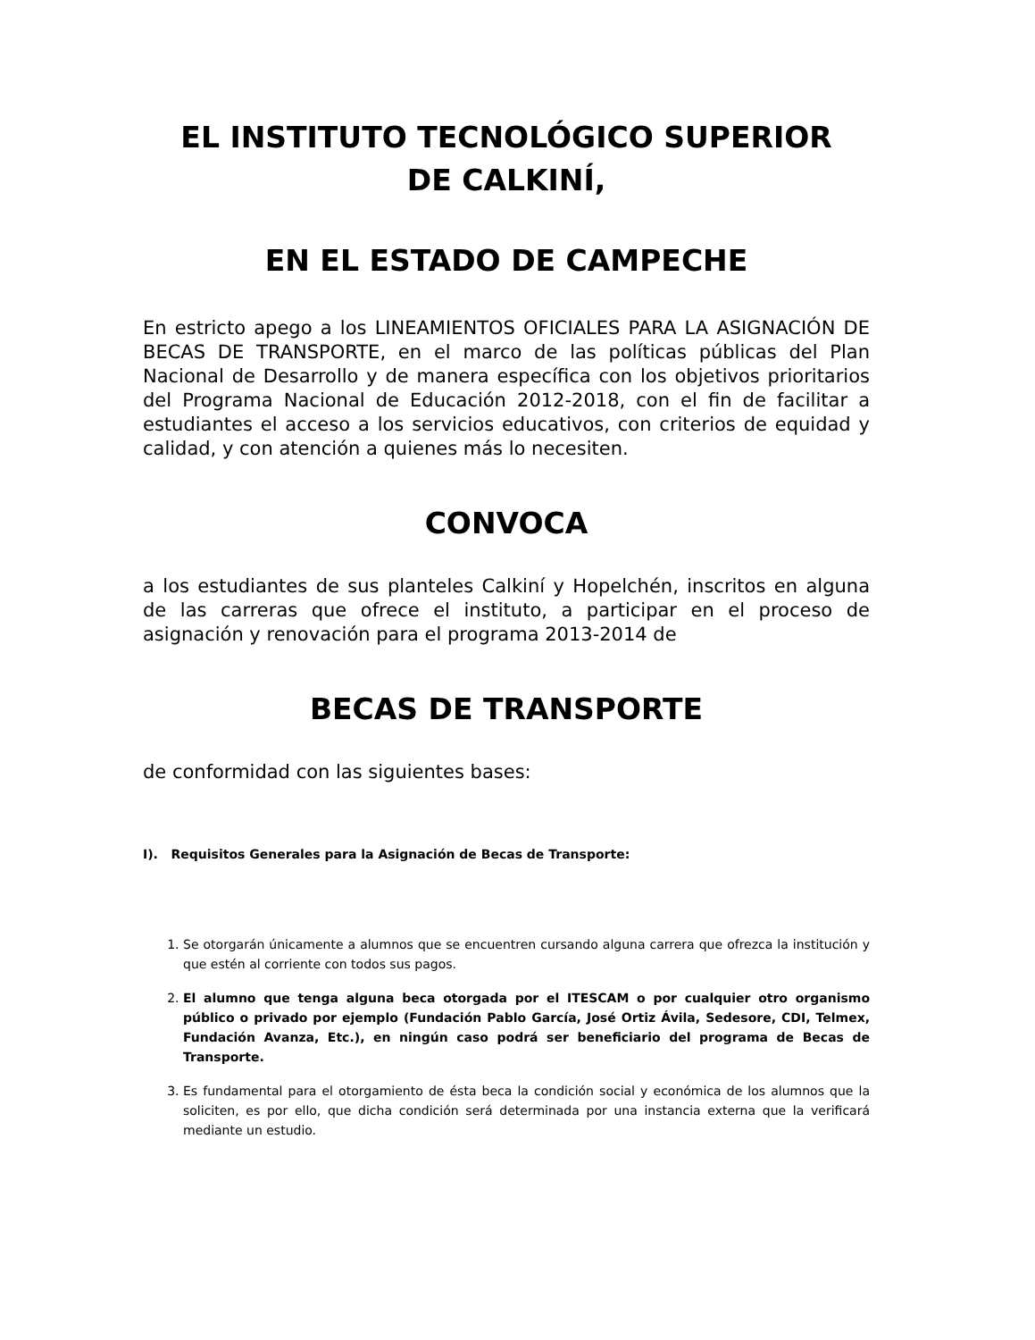EL INSTITUTO TECNOLÓGICO SUPERIOR
DE CALKINÍ,
EN EL ESTADO DE CAMPECHE
En estricto apego a los LINEAMIENTOS OFICIALES PARA LA ASIGNACIÓN DE BECAS DE TRANSPORTE, en el marco de las políticas públicas del Plan Nacional de Desarrollo y de manera específica con los objetivos prioritarios del Programa Nacional de Educación 2012-2018, con el fin de facilitar a estudiantes el acceso a los servicios educativos, con criterios de equidad y calidad, y con atención a quienes más lo necesiten.
CONVOCA
a los estudiantes de sus planteles Calkiní y Hopelchén, inscritos en alguna de las carreras que ofrece el instituto, a participar en el proceso de asignación y renovación para el programa 2013-2014 de
BECAS DE TRANSPORTE
de conformidad con las siguientes bases:
I). Requisitos Generales para la Asignación de Becas de Transporte:
1. Se otorgarán únicamente a alumnos que se encuentren cursando alguna carrera que ofrezca la institución y que estén al corriente con todos sus pagos.
2. El alumno que tenga alguna beca otorgada por el ITESCAM o por cualquier otro organismo público o privado por ejemplo (Fundación Pablo García, José Ortiz Ávila, Sedesore, CDI, Telmex, Fundación Avanza, Etc.), en ningún caso podrá ser beneficiario del programa de Becas de Transporte.
3. Es fundamental para el otorgamiento de ésta beca la condición social y económica de los alumnos que la soliciten, es por ello, que dicha condición será determinada por una instancia externa que la verificará mediante un estudio.